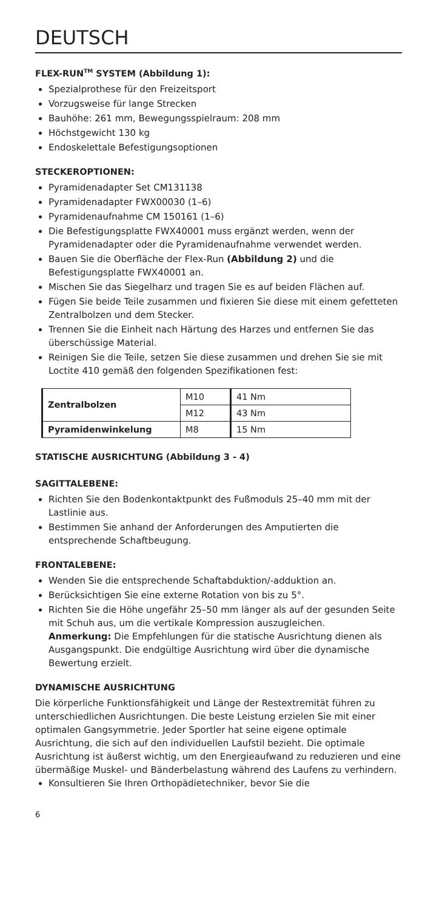DEUTSCH
FLEX-RUN<sup>TM</sup> SYSTEM (Abbildung 1):
Spezialprothese für den Freizeitsport
Vorzugsweise für lange Strecken
Bauhöhe: 261 mm, Bewegungsspielraum: 208 mm
Höchstgewicht 130 kg
Endoskelettale Befestigungsoptionen
STECKEROPTIONEN:
Pyramidenadapter Set CM131138
Pyramidenadapter FWX00030 (1–6)
Pyramidenaufnahme CM 150161 (1–6)
Die Befestigungsplatte FWX40001 muss ergänzt werden, wenn der Pyramidenadapter oder die Pyramidenaufnahme verwendet werden.
Bauen Sie die Oberfläche der Flex-Run (Abbildung 2) und die Befestigungsplatte FWX40001 an.
Mischen Sie das Siegelharz und tragen Sie es auf beiden Flächen auf.
Fügen Sie beide Teile zusammen und fixieren Sie diese mit einem gefetteten Zentralbolzen und dem Stecker.
Trennen Sie die Einheit nach Härtung des Harzes und entfernen Sie das überschüssige Material.
Reinigen Sie die Teile, setzen Sie diese zusammen und drehen Sie sie mit Loctite 410 gemäß den folgenden Spezifikationen fest:
| Zentralbolzen | M10 | 41 Nm |
| | M12 | 43 Nm |
| Pyramidenwinkelung | M8 | 15 Nm |
STATISCHE AUSRICHTUNG (Abbildung 3 - 4)
SAGITTALEBENE:
Richten Sie den Bodenkontaktpunkt des Fußmoduls 25–40 mm mit der Lastlinie aus.
Bestimmen Sie anhand der Anforderungen des Amputierten die entsprechende Schaftbeugung.
FRONTALEBENE:
Wenden Sie die entsprechende Schaftabduktion/-adduktion an.
Berücksichtigen Sie eine externe Rotation von bis zu 5°.
Richten Sie die Höhe ungefähr 25–50 mm länger als auf der gesunden Seite mit Schuh aus, um die vertikale Kompression auszugleichen.
Anmerkung: Die Empfehlungen für die statische Ausrichtung dienen als Ausgangspunkt. Die endgültige Ausrichtung wird über die dynamische Bewertung erzielt.
DYNAMISCHE AUSRICHTUNG
Die körperliche Funktionsfähigkeit und Länge der Restextremität führen zu unterschiedlichen Ausrichtungen. Die beste Leistung erzielen Sie mit einer optimalen Gangsymmetrie. Jeder Sportler hat seine eigene optimale Ausrichtung, die sich auf den individuellen Laufstil bezieht. Die optimale Ausrichtung ist äußerst wichtig, um den Energieaufwand zu reduzieren und eine übermäßige Muskel- und Bänderbelastung während des Laufens zu verhindern.
Konsultieren Sie Ihren Orthopädietechniker, bevor Sie die
6